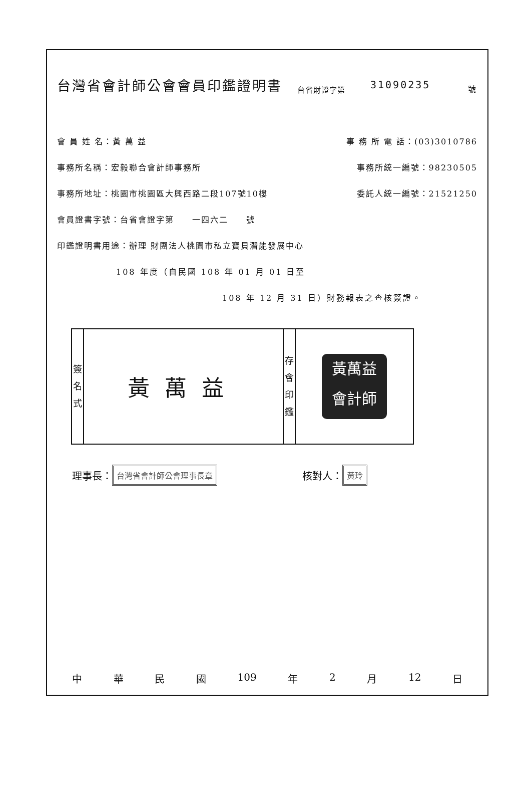台灣省會計師公會會員印鑑證明書 台省財證字第 31090235 號
會 員 姓 名：黃 萬 益 事 務 所 電 話：(03)3010786
事務所名稱：宏毅聯合會計師事務所 事務所統一編號：98230505
事務所地址：桃園市桃園區大興西路二段107號10樓 委託人統一編號：21521250
會員證書字號：台省會證字第　　一四六二　　號
印鑑證明書用途：辦理 財團法人桃園市私立寶貝潛能發展中心
108 年度（自民國 108 年 01 月 01 日至
108 年 12 月 31 日）財務報表之查核簽證。
| 簽 名 式 | 黃萬益 | 存 會 印 鑑 | 黃萬益 會計師 |
理事長： 台灣省會計師公會理事長章 核對人： 黃玲
中華民國 109 年 2 月 12 日